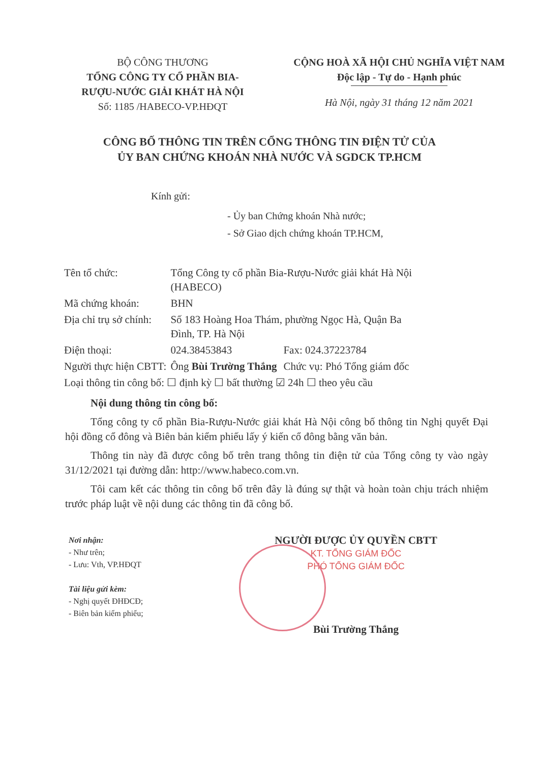BỘ CÔNG THƯƠNG
TỔNG CÔNG TY CỔ PHẦN BIA-
RƯỢU-NƯỚC GIẢI KHÁT HÀ NỘI
Số: 1185 /HABECO-VP.HĐQT
CỘNG HOÀ XÃ HỘI CHỦ NGHĨA VIỆT NAM
Độc lập - Tự do - Hạnh phúc
Hà Nội, ngày 31 tháng 12 năm 2021
CÔNG BỐ THÔNG TIN TRÊN CỔNG THÔNG TIN ĐIỆN TỬ CỦA
ỦY BAN CHỨNG KHOÁN NHÀ NƯỚC VÀ SGDCK TP.HCM
Kính gửi:
- Ủy ban Chứng khoán Nhà nước;
- Sở Giao dịch chứng khoán TP.HCM,
| Tên tổ chức: | Tổng Công ty cổ phần Bia-Rượu-Nước giải khát Hà Nội (HABECO) | |
| Mã chứng khoán: | BHN | |
| Địa chỉ trụ sở chính: | Số 183 Hoàng Hoa Thám, phường Ngọc Hà, Quận Ba Đình, TP. Hà Nội | |
| Điện thoại: | 024.38453843 | Fax: 024.37223784 |
| Người thực hiện CBTT: | Ông Bùi Trường Thắng | Chức vụ: Phó Tổng giám đốc |
| Loại thông tin công bố: ☐ định kỳ ☐ bất thường ☑ 24h ☐ theo yêu cầu | | |
Nội dung thông tin công bố:
Tổng công ty cổ phần Bia-Rượu-Nước giải khát Hà Nội công bố thông tin Nghị quyết Đại hội đồng cổ đông và Biên bản kiểm phiếu lấy ý kiến cổ đông bằng văn bản.
Thông tin này đã được công bố trên trang thông tin điện tử của Tổng công ty vào ngày 31/12/2021 tại đường dẫn: http://www.habeco.com.vn.
Tôi cam kết các thông tin công bố trên đây là đúng sự thật và hoàn toàn chịu trách nhiệm trước pháp luật về nội dung các thông tin đã công bố.
Nơi nhận:
- Như trên;
- Lưu: Vth, VP.HĐQT
Tài liệu gửi kèm:
- Nghị quyết ĐHĐCĐ;
- Biên bản kiểm phiếu;
NGƯỜI ĐƯỢC ỦY QUYỀN CBTT
KT. TỔNG GIÁM ĐỐC
PHÓ TỔNG GIÁM ĐỐC
Bùi Trường Thắng